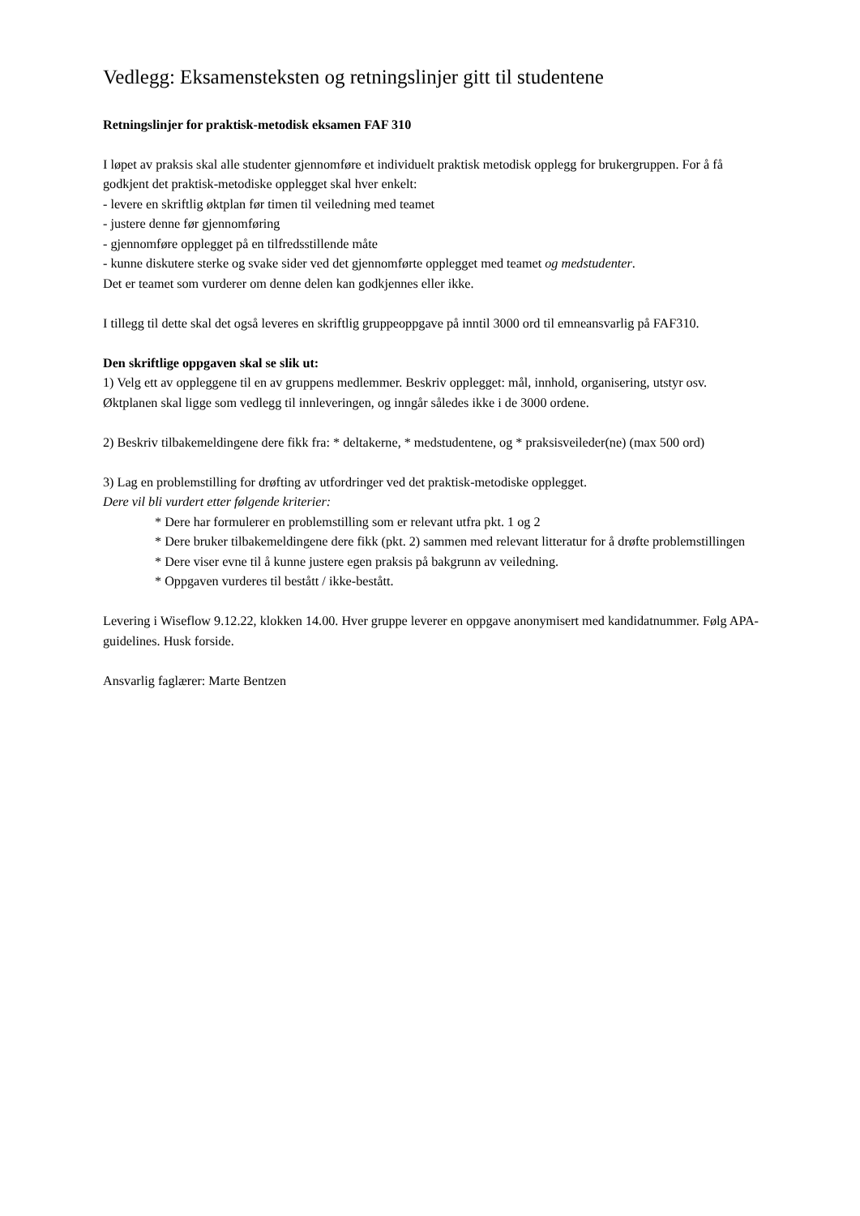Vedlegg: Eksamensteksten og retningslinjer gitt til studentene
Retningslinjer for praktisk-metodisk eksamen FAF 310
I løpet av praksis skal alle studenter gjennomføre et individuelt praktisk metodisk opplegg for brukergruppen. For å få godkjent det praktisk-metodiske opplegget skal hver enkelt:
- levere en skriftlig øktplan før timen til veiledning med teamet
- justere denne før gjennomføring
- gjennomføre opplegget på en tilfredsstillende måte
- kunne diskutere sterke og svake sider ved det gjennomførte opplegget med teamet og medstudenter.
Det er teamet som vurderer om denne delen kan godkjennes eller ikke.
I tillegg til dette skal det også leveres en skriftlig gruppeoppgave på inntil 3000 ord til emneansvarlig på FAF310.
Den skriftlige oppgaven skal se slik ut:
1) Velg ett av oppleggene til en av gruppens medlemmer. Beskriv opplegget: mål, innhold, organisering, utstyr osv. Øktplanen skal ligge som vedlegg til innleveringen, og inngår således ikke i de 3000 ordene.
2) Beskriv tilbakemeldingene dere fikk fra: * deltakerne, * medstudentene, og * praksisveileder(ne) (max 500 ord)
3) Lag en problemstilling for drøfting av utfordringer ved det praktisk-metodiske opplegget.
Dere vil bli vurdert etter følgende kriterier:
* Dere har formulerer en problemstilling som er relevant utfra pkt. 1 og 2
* Dere bruker tilbakemeldingene dere fikk (pkt. 2) sammen med relevant litteratur for å drøfte problemstillingen
* Dere viser evne til å kunne justere egen praksis på bakgrunn av veiledning.
* Oppgaven vurderes til bestått / ikke-bestått.
Levering i Wiseflow 9.12.22, klokken 14.00. Hver gruppe leverer en oppgave anonymisert med kandidatnummer. Følg APA-guidelines. Husk forside.
Ansvarlig faglærer: Marte Bentzen